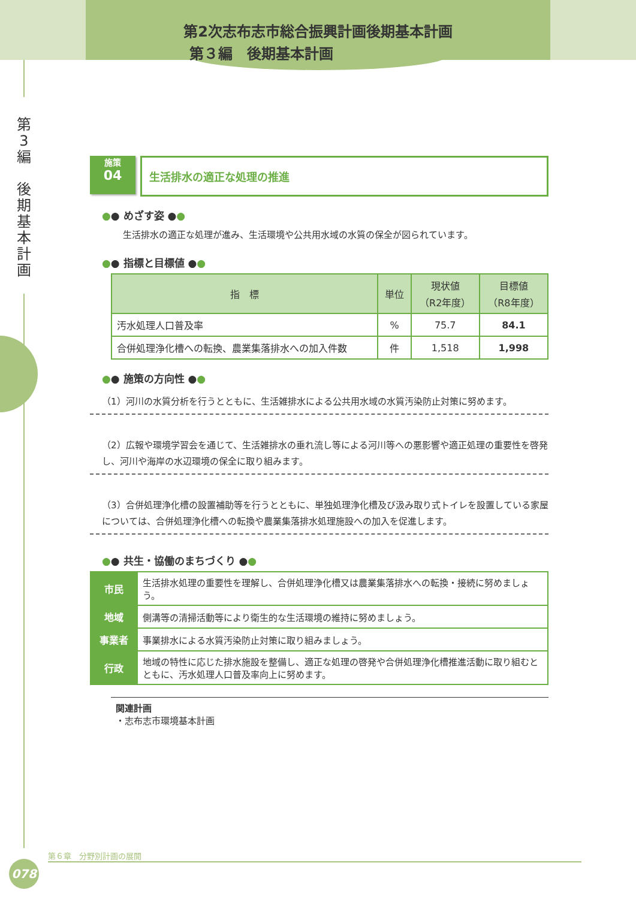第2次志布志市総合振興計画後期基本計画
第３編　後期基本計画
第
3
編
後
期
基
本
計
画
施策
04
生活排水の適正な処理の推進
●● めざす姿 ●●
　生活排水の適正な処理が進み、生活環境や公共用水域の水質の保全が図られています。
●● 指標と目標値 ●●
| 指 標 | 単位 | 現状値 （R2年度） | 目標値 （R8年度） |
| --- | --- | --- | --- |
| 汚水処理人口普及率 | % | 75.7 | 84.1 |
| 合併処理浄化槽への転換、農業集落排水への加入件数 | 件 | 1,518 | 1,998 |
●● 施策の方向性 ●●
（1）河川の水質分析を行うとともに、生活雑排水による公共用水域の水質汚染防止対策に努めます。
（2）広報や環境学習会を通じて、生活雑排水の垂れ流し等による河川等への悪影響や適正処理の重要性を啓発し、河川や海岸の水辺環境の保全に取り組みます。
（3）合併処理浄化槽の設置補助等を行うとともに、単独処理浄化槽及び汲み取り式トイレを設置している家屋については、合併処理浄化槽への転換や農業集落排水処理施設への加入を促進します。
●● 共生・協働のまちづくり ●●
| 市民 | 生活排水処理の重要性を理解し、合併処理浄化槽又は農業集落排水への転換・接続に努めましょう。 |
| 地域 | 側溝等の清掃活動等により衛生的な生活環境の維持に努めましょう。 |
| 事業者 | 事業排水による水質汚染防止対策に取り組みましょう。 |
| 行政 | 地域の特性に応じた排水施設を整備し、適正な処理の啓発や合併処理浄化槽推進活動に取り組むとともに、汚水処理人口普及率向上に努めます。 |
関連計画
・志布志市環境基本計画
第６章　分野別計画の展開
078